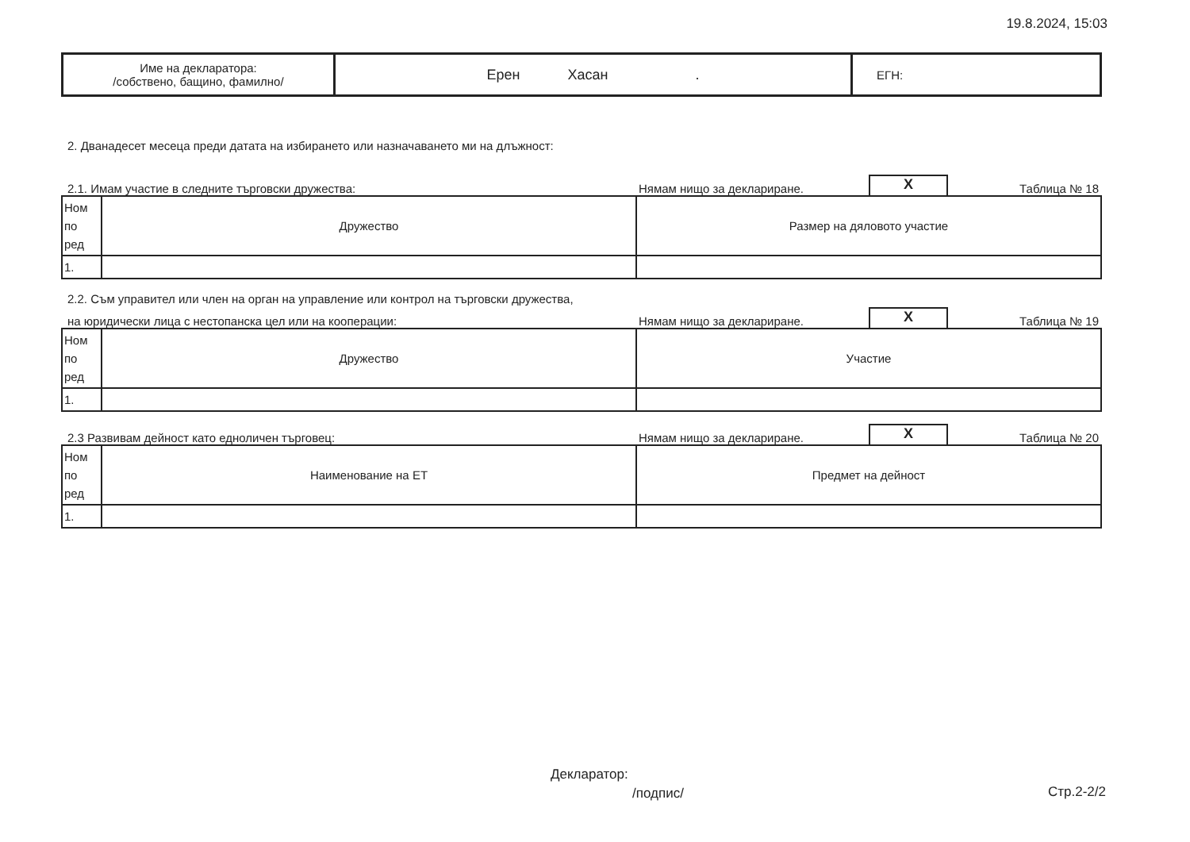19.8.2024, 15:03
| Име на декларатора: /собствено, бащино, фамилно/ | Ерен Хасан . | ЕГН: |
2. Дванадесет месеца преди датата на избирането или назначаването ми на длъжност:
2.1. Имам участие в следните търговски дружества: Нямам нищо за деклариране. X Таблица № 18
| Ном по ред | Дружество | Размер на дяловото участие |
| 1. | | |
2.2. Съм управител или член на орган на управление или контрол на търговски дружества,
на юридически лица с нестопанска цел или на кооперации: Нямам нищо за деклариране. X Таблица № 19
| Ном по ред | Дружество | Участие |
| 1. | | |
2.3 Развивам дейност като едноличен търговец: Нямам нищо за деклариране. X Таблица № 20
| Ном по ред | Наименование на ЕТ | Предмет на дейност |
| 1. | | |
Декларатор:
/подпис/ Стр.2-2/2